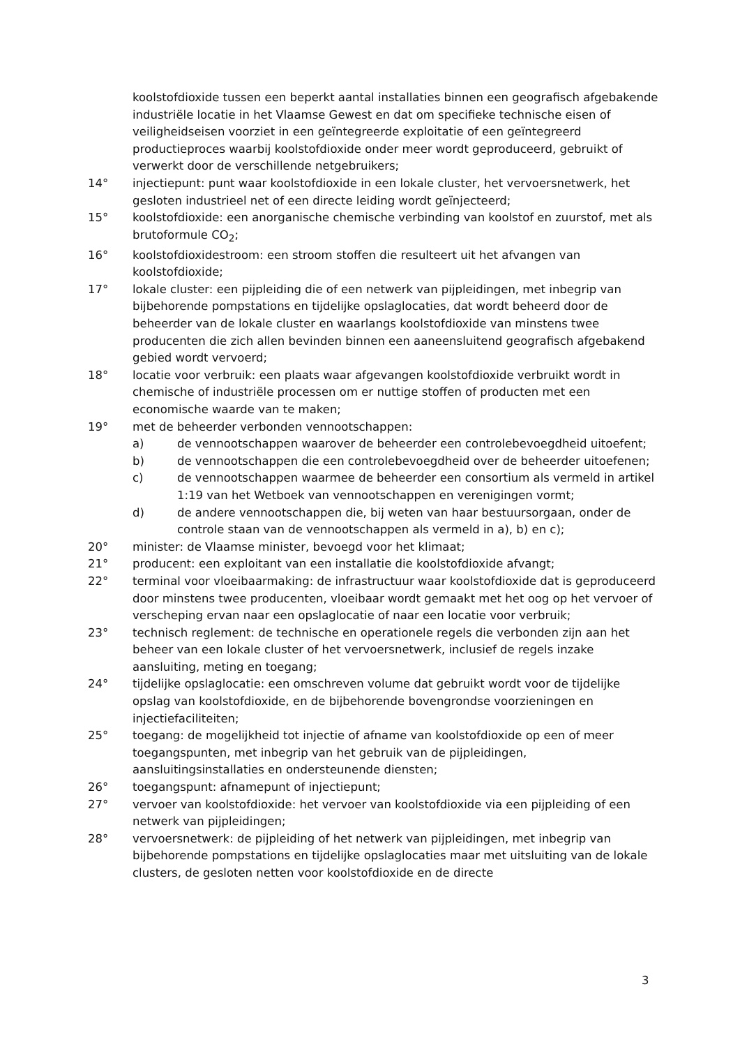koolstofdioxide tussen een beperkt aantal installaties binnen een geografisch afgebakende industriële locatie in het Vlaamse Gewest en dat om specifieke technische eisen of veiligheidseisen voorziet in een geïntegreerde exploitatie of een geïntegreerd productieproces waarbij koolstofdioxide onder meer wordt geproduceerd, gebruikt of verwerkt door de verschillende netgebruikers;
14° injectiepunt: punt waar koolstofdioxide in een lokale cluster, het vervoersnetwerk, het gesloten industrieel net of een directe leiding wordt geïnjecteerd;
15° koolstofdioxide: een anorganische chemische verbinding van koolstof en zuurstof, met als brutoformule CO<sub>2</sub>;
16° koolstofdioxidestroom: een stroom stoffen die resulteert uit het afvangen van koolstofdioxide;
17° lokale cluster: een pijpleiding die of een netwerk van pijpleidingen, met inbegrip van bijbehorende pompstations en tijdelijke opslaglocaties, dat wordt beheerd door de beheerder van de lokale cluster en waarlangs koolstofdioxide van minstens twee producenten die zich allen bevinden binnen een aaneensluitend geografisch afgebakend gebied wordt vervoerd;
18° locatie voor verbruik: een plaats waar afgevangen koolstofdioxide verbruikt wordt in chemische of industriële processen om er nuttige stoffen of producten met een economische waarde van te maken;
19° met de beheerder verbonden vennootschappen:
a) de vennootschappen waarover de beheerder een controlebevoegdheid uitoefent;
b) de vennootschappen die een controlebevoegdheid over de beheerder uitoefenen;
c) de vennootschappen waarmee de beheerder een consortium als vermeld in artikel 1:19 van het Wetboek van vennootschappen en verenigingen vormt;
d) de andere vennootschappen die, bij weten van haar bestuursorgaan, onder de controle staan van de vennootschappen als vermeld in a), b) en c);
20° minister: de Vlaamse minister, bevoegd voor het klimaat;
21° producent: een exploitant van een installatie die koolstofdioxide afvangt;
22° terminal voor vloeibaarmaking: de infrastructuur waar koolstofdioxide dat is geproduceerd door minstens twee producenten, vloeibaar wordt gemaakt met het oog op het vervoer of verscheping ervan naar een opslaglocatie of naar een locatie voor verbruik;
23° technisch reglement: de technische en operationele regels die verbonden zijn aan het beheer van een lokale cluster of het vervoersnetwerk, inclusief de regels inzake aansluiting, meting en toegang;
24° tijdelijke opslaglocatie: een omschreven volume dat gebruikt wordt voor de tijdelijke opslag van koolstofdioxide, en de bijbehorende bovengrondse voorzieningen en injectiefaciliteiten;
25° toegang: de mogelijkheid tot injectie of afname van koolstofdioxide op een of meer toegangspunten, met inbegrip van het gebruik van de pijpleidingen, aansluitingsinstallaties en ondersteunende diensten;
26° toegangspunt: afnamepunt of injectiepunt;
27° vervoer van koolstofdioxide: het vervoer van koolstofdioxide via een pijpleiding of een netwerk van pijpleidingen;
28° vervoersnetwerk: de pijpleiding of het netwerk van pijpleidingen, met inbegrip van bijbehorende pompstations en tijdelijke opslaglocaties maar met uitsluiting van de lokale clusters, de gesloten netten voor koolstofdioxide en de directe
3